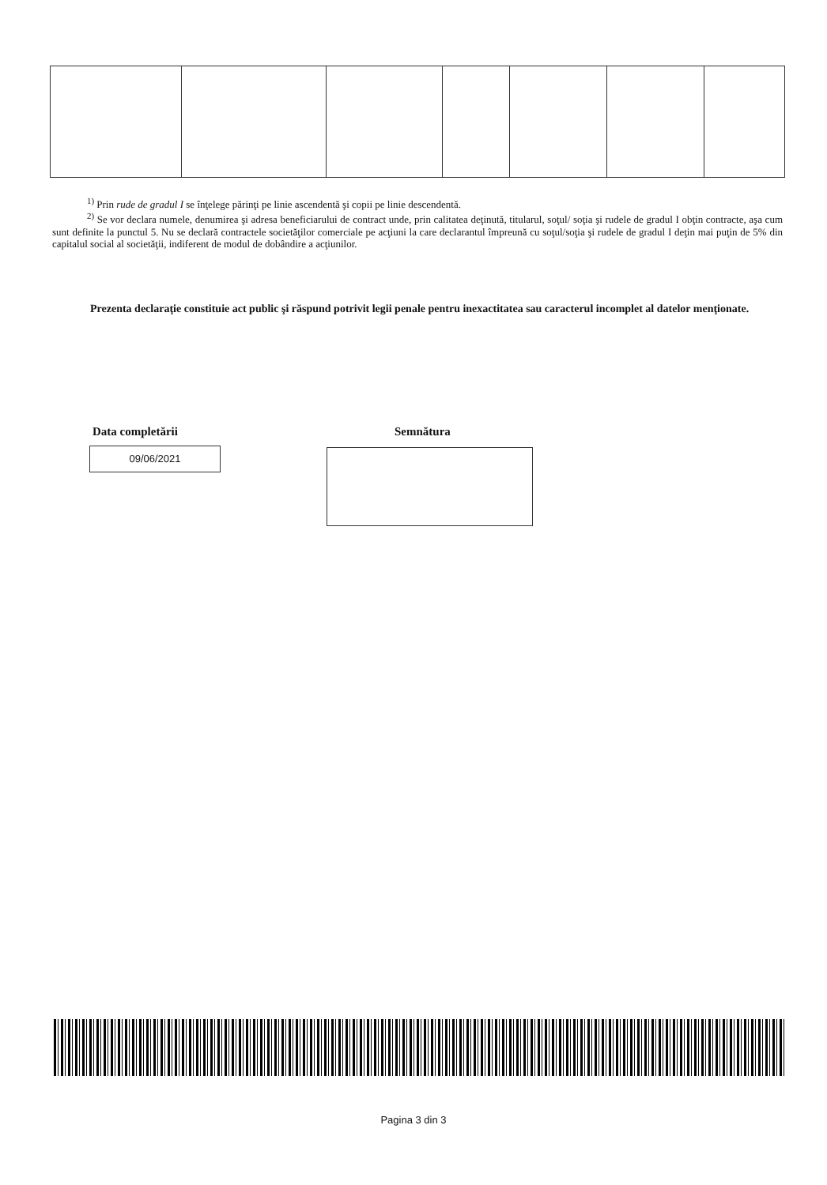<sup>1)</sup> Prin rude de gradul I se înţelege părinţi pe linie ascendentă şi copii pe linie descendentă.
<sup>2)</sup> Se vor declara numele, denumirea şi adresa beneficiarului de contract unde, prin calitatea deţinută, titularul, soţul/ soţia şi rudele de gradul I obţin contracte, aşa cum sunt definite la punctul 5. Nu se declară contractele societăţilor comerciale pe acţiuni la care declarantul împreună cu soţul/soţia şi rudele de gradul I deţin mai puţin de 5% din capitalul social al societăţii, indiferent de modul de dobândire a acţiunilor.
Prezenta declaraţie constituie act public şi răspund potrivit legii penale pentru inexactitatea sau caracterul incomplet al datelor menţionate.
Data completării Semnătura
09/06/2021
Pagina 3 din 3